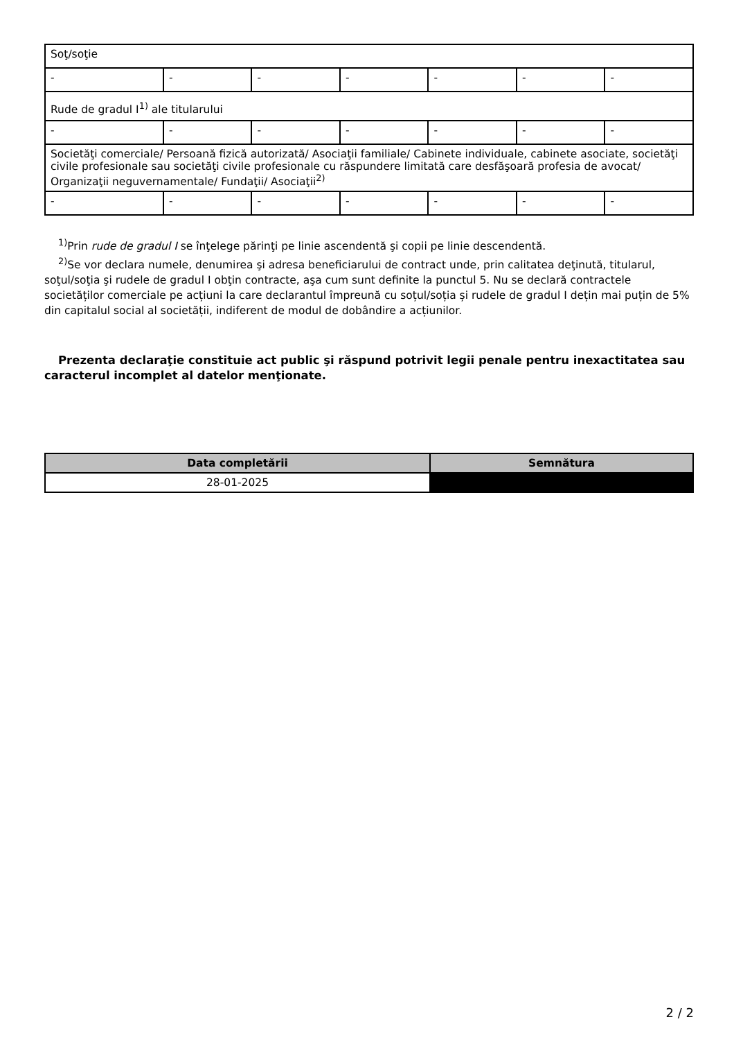| Soţ/soţie | | | | | | |
| - | - | - | - | - | - | - |
| Rude de gradul I<sup>1)</sup> ale titularului | | | | | | |
| - | - | - | - | - | - | - |
| Societăţi comerciale/ Persoană fizică autorizată/ Asociaţii familiale/ Cabinete individuale, cabinete asociate, societăţi civile profesionale sau societăţi civile profesionale cu răspundere limitată care desfăşoară profesia de avocat/ Organizaţii neguvernamentale/ Fundaţii/ Asociaţii<sup>2)</sup> | | | | | | |
| - | - | - | - | - | - | - |
<sup>1)</sup> Prin rude de gradul I se înţelege părinţi pe linie ascendentă şi copii pe linie descendentă.
<sup>2)</sup> Se vor declara numele, denumirea şi adresa beneficiarului de contract unde, prin calitatea deţinută, titularul, soţul/soţia şi rudele de gradul I obţin contracte, aşa cum sunt definite la punctul 5. Nu se declară contractele societăților comerciale pe acțiuni la care declarantul împreună cu soțul/soția și rudele de gradul I dețin mai puțin de 5% din capitalul social al societății, indiferent de modul de dobândire a acțiunilor.
Prezenta declaraţie constituie act public şi răspund potrivit legii penale pentru inexactitatea sau caracterul incomplet al datelor menţionate.
| Data completării | Semnătura |
| --- | --- |
| 28-01-2025 | |
2 / 2